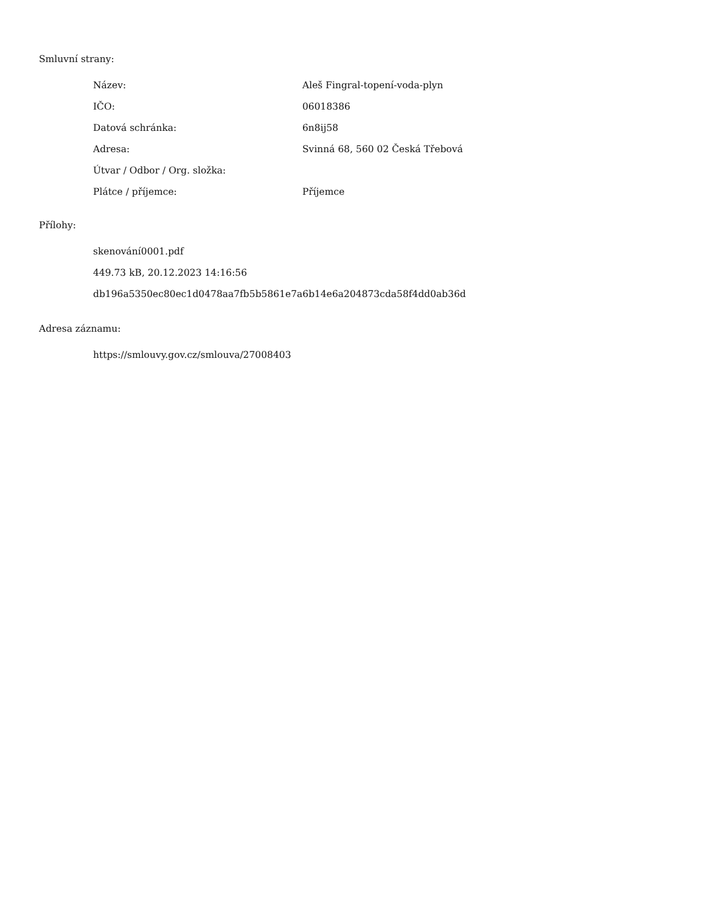Smluvní strany:
| Název: | Aleš Fingral-topení-voda-plyn |
| IČO: | 06018386 |
| Datová schránka: | 6n8ij58 |
| Adresa: | Svinná 68, 560 02 Česká Třebová |
| Útvar / Odbor / Org. složka: | |
| Plátce / příjemce: | Příjemce |
Přílohy:
skenování0001.pdf
449.73 kB, 20.12.2023 14:16:56
db196a5350ec80ec1d0478aa7fb5b5861e7a6b14e6a204873cda58f4dd0ab36d
Adresa záznamu:
https://smlouvy.gov.cz/smlouva/27008403